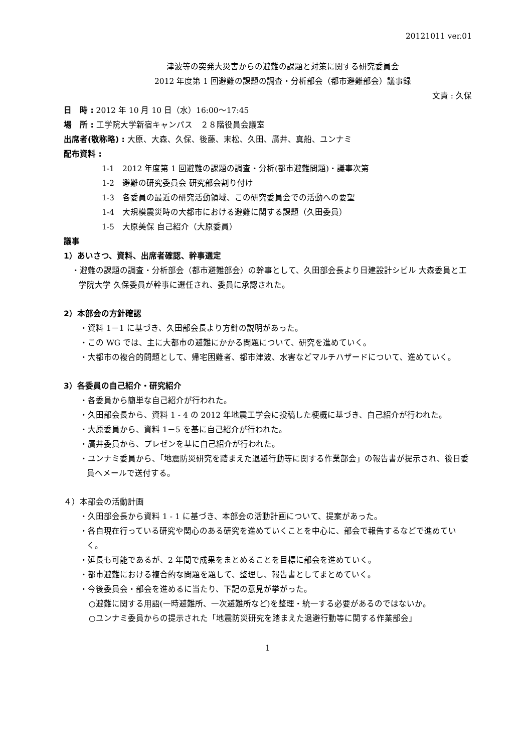20121011 ver.01
津波等の突発大災害からの避難の課題と対策に関する研究委員会
2012 年度第 1 回避難の課題の調査・分析部会（都市避難部会）議事録
文責 : 久保
日　時 : 2012 年 10 月 10 日（水）16:00～17:45
場　所 : 工学院大学新宿キャンパス　２８階役員会議室
出席者(敬称略) : 大原、大森、久保、後藤、末松、久田、廣井、真船、ユンナミ
配布資料 :
1-1　2012 年度第 1 回避難の課題の調査・分析(都市避難問題)・議事次第
1-2　避難の研究委員会 研究部会割り付け
1-3　各委員の最近の研究活動領域、この研究委員会での活動への要望
1-4　大規模震災時の大都市における避難に関する課題（久田委員）
1-5　大原美保 自己紹介（大原委員）
議事
1）あいさつ、資料、出席者確認、幹事選定
・避難の課題の調査・分析部会（都市避難部会）の幹事として、久田部会長より日建設計シビル 大森委員と工学院大学 久保委員が幹事に選任され、委員に承認された。
2）本部会の方針確認
・資料 1－1 に基づき、久田部会長より方針の説明があった。
・この WG では、主に大都市の避難にかかる問題について、研究を進めていく。
・大都市の複合的問題として、帰宅困難者、都市津波、水害などマルチハザードについて、進めていく。
3）各委員の自己紹介・研究紹介
・各委員から簡単な自己紹介が行われた。
・久田部会長から、資料 1 - 4 の 2012 年地震工学会に投稿した梗概に基づき、自己紹介が行われた。
・大原委員から、資料 1－5 を基に自己紹介が行われた。
・廣井委員から、プレゼンを基に自己紹介が行われた。
・ユンナミ委員から、「地震防災研究を踏まえた退避行動等に関する作業部会」の報告書が提示され、後日委員へメールで送付する。
４）本部会の活動計画
・久田部会長から資料 1 - 1 に基づき、本部会の活動計画について、提案があった。
・各自現在行っている研究や関心のある研究を進めていくことを中心に、部会で報告するなどで進めていく。
・延長も可能であるが、2 年間で成果をまとめることを目標に部会を進めていく。
・都市避難における複合的な問題を題して、整理し、報告書としてまとめていく。
・今後委員会・部会を進めるに当たり、下記の意見が挙がった。
○避難に関する用語(一時避難所、一次避難所など)を整理・統一する必要があるのではないか。
○ユンナミ委員からの提示された「地震防災研究を踏まえた退避行動等に関する作業部会」
1